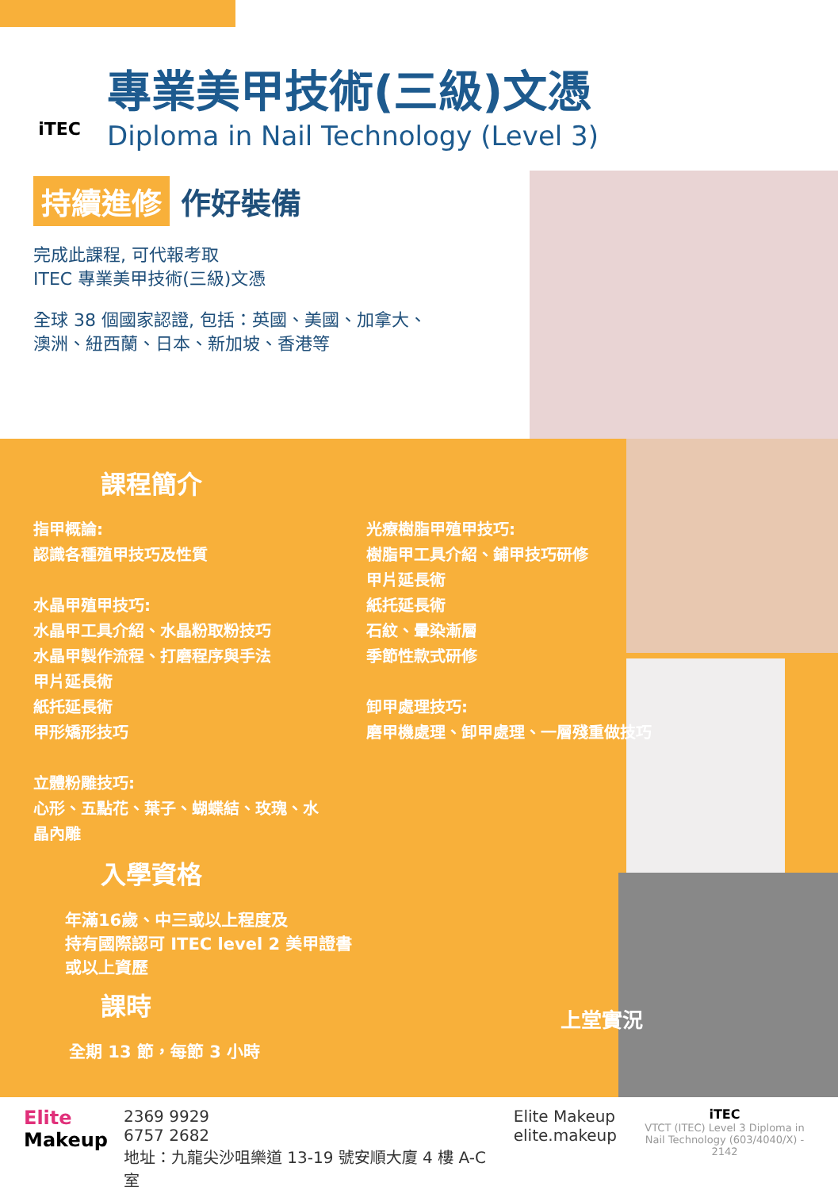iTEC
專業美甲技術(三級)文憑
Diploma in Nail Technology (Level 3)
持續進修 作好裝備
完成此課程, 可代報考取
ITEC 專業美甲技術(三級)文憑
全球 38 個國家認證, 包括：英國、美國、加拿大、
澳洲、紐西蘭、日本、新加坡、香港等
課程簡介
指甲概論:
認識各種殖甲技巧及性質
水晶甲殖甲技巧:
水晶甲工具介紹、水晶粉取粉技巧
水晶甲製作流程、打磨程序與手法
甲片延長術
紙托延長術
甲形矯形技巧
立體粉雕技巧:
心形、五點花、葉子、蝴蝶結、玫瑰、水晶內雕
光療樹脂甲殖甲技巧:
樹脂甲工具介紹、鋪甲技巧研修
甲片延長術
紙托延長術
石紋、暈染漸層
季節性款式研修
卸甲處理技巧:
磨甲機處理、卸甲處理、一層殘重做技巧
入學資格
年滿16歲、中三或以上程度及
持有國際認可 ITEC level 2 美甲證書
或以上資歷
課時
全期 13 節，每節 3 小時
上堂實況
Elite
Makeup
2369 9929
6757 2682
地址：九龍尖沙咀樂道 13-19 號安順大廈 4 樓 A-C 室
Elite Makeup
elite.makeup
iTEC
VTCT (ITEC) Level 3 Diploma in
Nail Technology (603/4040/X) - 2142